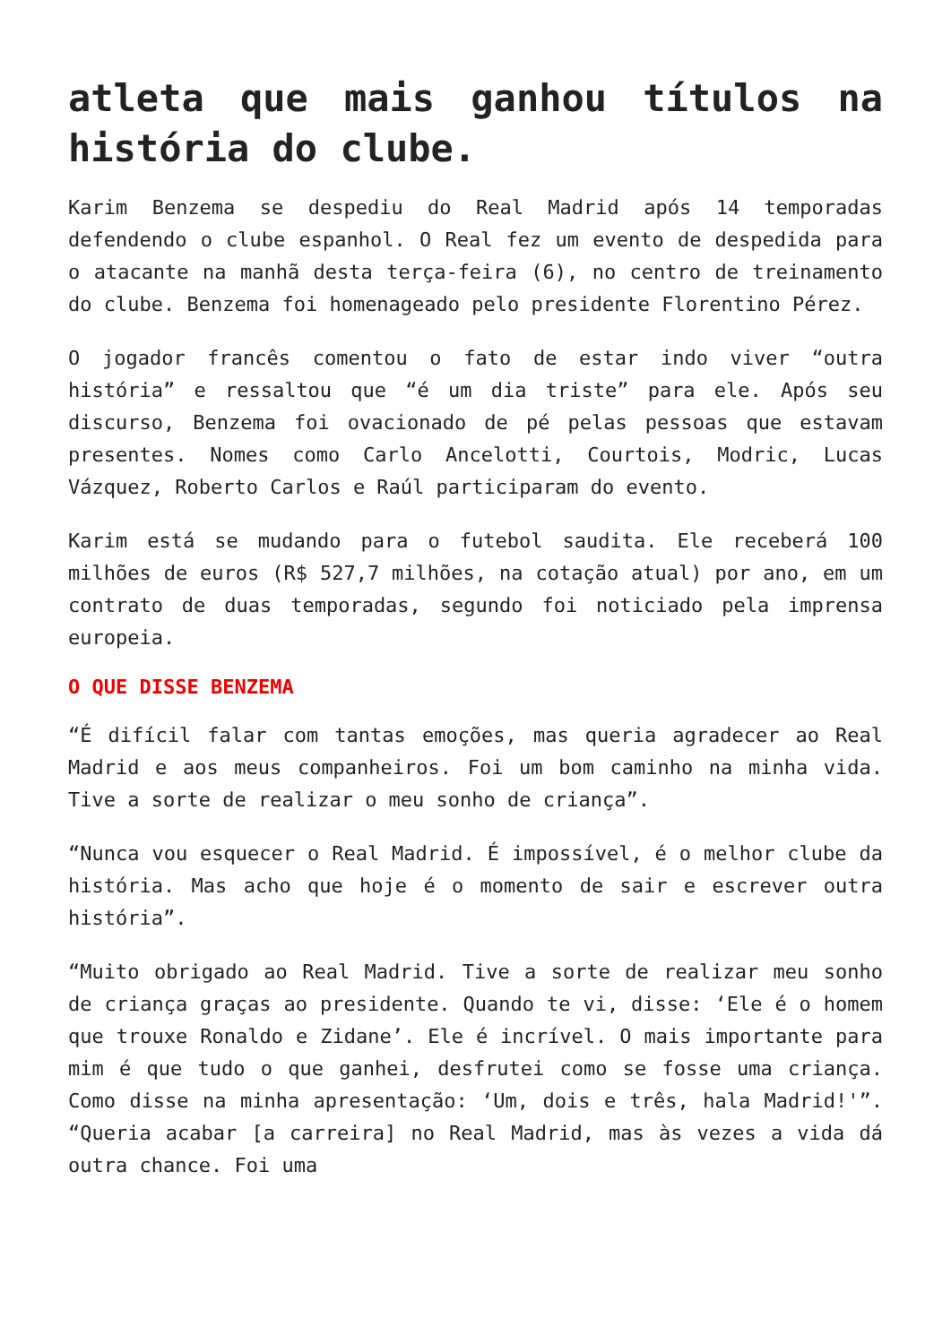atleta que mais ganhou títulos na história do clube.
Karim Benzema se despediu do Real Madrid após 14 temporadas defendendo o clube espanhol. O Real fez um evento de despedida para o atacante na manhã desta terça-feira (6), no centro de treinamento do clube. Benzema foi homenageado pelo presidente Florentino Pérez.
O jogador francês comentou o fato de estar indo viver “outra história” e ressaltou que “é um dia triste” para ele. Após seu discurso, Benzema foi ovacionado de pé pelas pessoas que estavam presentes. Nomes como Carlo Ancelotti, Courtois, Modric, Lucas Vázquez, Roberto Carlos e Raúl participaram do evento.
Karim está se mudando para o futebol saudita. Ele receberá 100 milhões de euros (R$ 527,7 milhões, na cotação atual) por ano, em um contrato de duas temporadas, segundo foi noticiado pela imprensa europeia.
O QUE DISSE BENZEMA
“É difícil falar com tantas emoções, mas queria agradecer ao Real Madrid e aos meus companheiros. Foi um bom caminho na minha vida. Tive a sorte de realizar o meu sonho de criança”.
“Nunca vou esquecer o Real Madrid. É impossível, é o melhor clube da história. Mas acho que hoje é o momento de sair e escrever outra história”.
“Muito obrigado ao Real Madrid. Tive a sorte de realizar meu sonho de criança graças ao presidente. Quando te vi, disse: ‘Ele é o homem que trouxe Ronaldo e Zidane’. Ele é incrível. O mais importante para mim é que tudo o que ganhei, desfrutei como se fosse uma criança. Como disse na minha apresentação: ‘Um, dois e três, hala Madrid!'”. “Queria acabar [a carreira] no Real Madrid, mas às vezes a vida dá outra chance. Foi uma